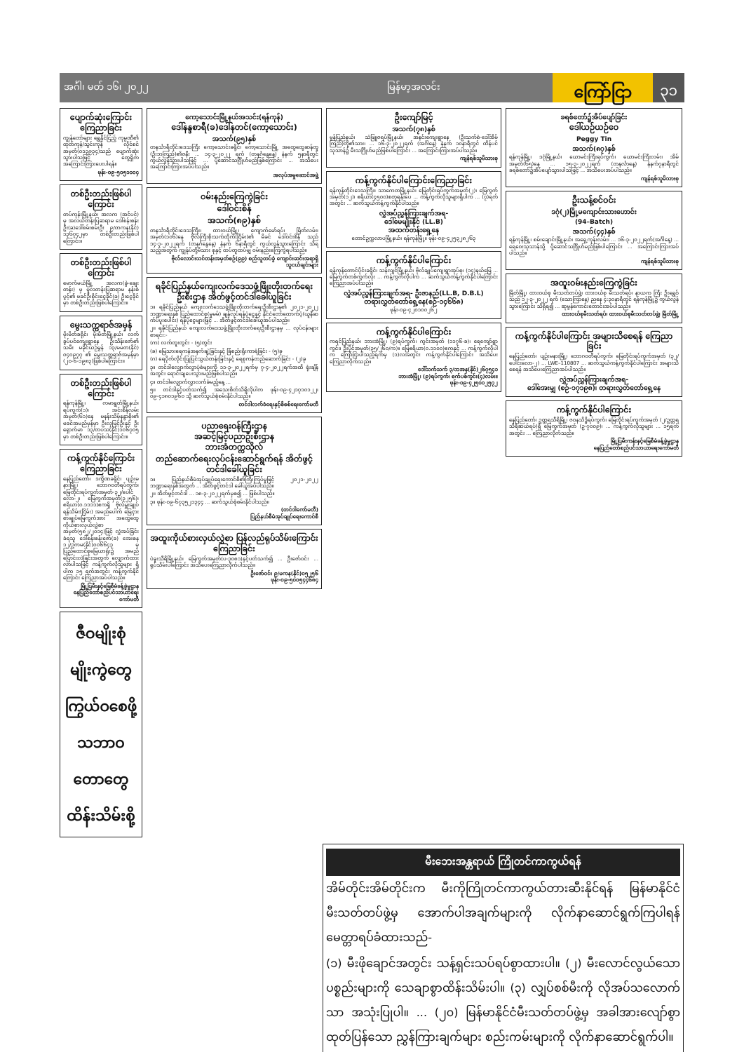အင်္ဂါ၊ မတ် ၁၆၊ ၂၀၂၂ မြန်မာ့အလင်း
ကြော်ငြာ ၃၁
ပျောက်ဆုံးကြောင်း ကြေညာခြင်း
ကျွန်တော်များ ရွှေနိုင်ငြည့် ကုမ္ပဏီ၏ ထုတ်ကုန်/သွင်းကုန် လိုင်စင် အမှတ်(၀၁၃၉၃၄)သည် ပျောက်ဆုံးသွားပါသဖြင့် တွေ့ရှိက အကြောင်းကြားပေးပါရန်။
ဖုန်း-၀၉-၅၀၅၁၀၀၄
တစ်ဦးတည်းဖြစ်ပါကြောင်း
တပ်ကုန်းမြို့နယ်၊ အလက (အင်ပင်) မှ အလယ်တန်းပြဆရာမ ဒေါ်စန်းစန်းဦး(ခ)ဒေါ်စမ်းစမ်းဦး ၉/တကန(နိုင်) ၁၃၆၇၄၂မှာ တစ်ဦးတည်းဖြစ်ပါကြောင်း။
တစ်ဦးတည်းဖြစ်ပါကြောင်း
မောက်မယ်မြို့ အလက(ခွဲ-ချေးတန်း) မှ မူလတန်းပြဆရာမ နန်းစံပွင့်၏ ဖခင်ဦးစိုင်းငွေခိုင်(ခ) ဦးငွေခိုင်မှာ တစ်ဦးတည်းဖြစ်ပါကြောင်း။
မွေးသက္ကရာဇ်အမှန်
မိုးမိတ်ခရိုင်၊ မိုးမိတ်မြို့နယ်၊ လက်ခွပ်ပင်ကျေးရွာနေ ဦးသိန်းဇော်၏ သမီး မခိုင်ယဉ်မွန် ၁၃/မမတ(နိုင်) ၀၄၀၉၇၇ ၏ မွေးသက္ကရာဇ်အမှန်မှာ (၂၀-၆-၁၉၈၃)ဖြစ်ပါကြောင်း။
တစ်ဦးတည်းဖြစ်ပါကြောင်း
ရန်ကုန်မြို့၊ ကမာရွတ်မြို့နယ်၊ ရပ်ကွက်(၁)၊ အင်းစိန်လမ်း အမှတ်(၆၁)နေ မနန်းသိမ့်နန္ဒာစိုး၏ ဖခင်အမည်မှန်မှာ ဦးလှမြင့်ဦးနှင့် ဦးရှောက်မာ ၁၃/တပသ(နိုင်)၁၀၆၇၀၅ မှာ တစ်ဦးတည်းဖြစ်ပါကြောင်း။
ကန့်ကွက်နိုင်ကြောင်း ကြေညာခြင်း
နေပြည်တော်၊ ဒက္ခိဏခရိုင်၊ ပျဉ်းမနားမြို့၊ ဘောဂဝတီရပ်ကွက်၊ မြေတိုင်းရပ်ကွက်အမှတ်-၃၂/ပေါင်လော-၂၊ မြေကွက်အမှတ်(၃၂၅၆)၊ ဧရိယာ(၀.၁၁၁၁)ဧကရှိ ဗိုလ်မှူးချုပ်ရန်သိမ်း(ငြိမ်း) အမည်ပေါက် မြေငှားစာချုပ်မြေကွက်အား အထွေထွေကိုယ်စားလှယ်လွှဲစာအမှတ်(၅၈၂/၂၀၁၄)ဖြင့် လွှဲအပ်ခြင်းခံရသူ ဒေါ်စန်းစန်းဇော်(ခ) အေးစန ၁၂/ဥကမ(နိုင်)၀၀၆၆၄၃ မှ ပြည်ထောင်စုမြေယာရုံး၌ အမည်ပြောင်းလဲခြင်းအတွက် လျှောက်ထားလာပါသဖြင့် ကန့်ကွက်လိုသူများ ရှိပါက ၁၅ ရက်အတွင်း ကန့်ကွက်နိုင်ကြောင်း ကြေညာအပ်ပါသည်။
မြို့ပြမီးနှင့်မြေစီမံခန့်ခွဲမှုဌာန နေပြည်တော်စည်ပင်သာယာရေးကော်မတီ
ဇီဝမျိုးစုံ
မျိုးကွဲတွေ
ကြွယ်ဝစေဖို့
သဘာဝ
တောတွေ
ထိန်းသိမ်းစို့
ကော့သောင်းမြို့နယ်အသင်း(ရန်ကုန်)
ဒေါ်နန္ဒစာရီ(ခ)ဒေါ်နတင်(ကော့သောင်း)
အသက်(၉၅)နှစ်
တနင်္သာရီတိုင်းဒေသကြီး ကော့သောင်းခရိုင်၊ ကော့သောင်းမြို့ အထွေထွေဆန်တူ (ဦးဘကြည်)၏ဇနီး ... ၁၄-၃-၂၀၂၂ ရက် (တနင်္ဂနွေနေ့) နံနက် ၅နာရီတွင် ကွယ်လွန်သွားပါသဖြင့် ... ပို့ဆောင်သင်္ဂြိုဟ်မည်ဖြစ်ကြောင်း ... အသိပေးအကြောင်းကြားအပ်ပါသည်။
အလုပ်အမှုဆောင်အဖွဲ့
ဝမ်းနည်းကြေကွဲခြင်း
ဒေါ်ဝင်းစိန်
အသက်(၈၉)နှစ်
တနင်္သာရီတိုင်းဒေသကြီး၊ ထားဝယ်မြို့၊ ကျောက်မော်ရပ်၊ မြိတ်လမ်း၊ အမှတ်(၁၀၆)နေ ဗိုလ်ကြီးစိုးသက်ထိုက်(ငြိမ်း)၏ မိခင် ဒေါ်ဝင်းစိန် သည် ၁၄-၃-၂၀၂၂ရက် (တနင်္ဂနွေနေ့) နံနက် ၆နာရီတွင် ကွယ်လွန်သွားကြောင်း သိရသည့်အတွက် ကျွန်ုပ်တို့မိသား စုနှင့် ထပ်တူထပ်မျှ ဝမ်းနည်းကြေကွဲရပါသည်။
ဗိုလ်လောင်းသင်တန်းအမှတ်စဉ်(၉၉) စည်သူတပ်ခွဲ ကျောင်းဆင်းအရာရှိသူငယ်ချင်းများ
ရခိုင်ပြည်နယ်ကျေးလက်ဒေသဖွံ့ဖြိုးတိုးတက်ရေးဦးစီးဌာန အိတ်ဖွင့်တင်ဒါခေါ်ယူခြင်း
၁။ ရခိုင်ပြည်နယ် ကျေးလက်ဒေသဖွံ့ဖြိုးတိုးတက်ရေးဦးစီးဌာန၏ ၂၀၂၁-၂၀၂၂ ဘဏ္ဍာရေးနှစ် ပြည်ထောင်စု(မူမမ်) ချန်လုပ်ရန်ပုံငွေနှင့် နိုင်ငံတော်ထောက်ပံ့(ယူနီဆက်ပ်ပူးပေါင်း) ရန်ပုံငွေများဖြင့် ... အိတ်ဖွင့်တင်ဒါခေါ်ယူအပ်ပါသည်။
၂။ ရခိုင်ပြည်နယ် ကျေးလက်ဒေသဖွံ့ဖြိုးတိုးတက်ရေးဦးစီးဌာနမှ ... လုပ်ငန်းများစာရင်း:-
(က) လက်တူးတွင်း - (၅)တွင်း
(ခ) မြေသားရေကန်အနက်ချဲ့ခြင်းနှင့် ခြံစည်းရိုးကာရံခြင်း - (၅)ခု
(ဂ) ရေပိုက်လိုင်းပြုပြင်သွယ်တန်းခြင်းနှင့် ရေစုကန်တည်ဆောက်ခြင်း - (၂)ခု
၃။ တင်ဒါလျှောက်လွှာပုံစံများကို ၁၁-၃-၂၀၂၂ရက်မှ ၇-၄-၂၀၂၂ရက်အထိ ရုံးချိန်အတွင်း ရောင်းချပေးသွားမည်ဖြစ်ပါသည်။
၄။ တင်ဒါလျှောက်လွှာလက်ခံမည့်နေ့ ...
၅။ တင်ဒါနှင့်ပတ်သက်၍ အသေးစိတ်သိရှိလိုပါက ဖုန်း-၀၉-၄၂၁၇၁၀၁၂၂၊ ၀၉-၄၁၈၀၁၉၆၀ သို့ ဆက်သွယ်စုံစမ်းနိုင်ပါသည်။
တင်ဒါလက်ခံရေးနှင့်စိစစ်ရေးကော်မတီ
ပညာရေးဝန်ကြီးဌာန
အဆင့်မြင့်ပညာဦးစီးဌာန
ဘားအံတက္ကသိုလ်
တည်ဆောက်ရေးလုပ်ငန်းဆောင်ရွက်ရန် အိတ်ဖွင့်တင်ဒါခေါ်ယူခြင်း
၁။ ပြည်နယ်စီမံအုပ်ချုပ်ရေးကောင်စီ၏ကြီးကြပ်မှုဖြင့် ၂၀၂၁-၂၀၂၂ ဘဏ္ဍာရေးနှစ်အတွက် ... အိတ်ဖွင့်တင်ဒါ ခေါ်ယူအပ်ပါသည်။
၂။ အိတ်ဖွင့်တင်ဒါ ... ၁၈-၃-၂၀၂၂ရက်မှစ၍ ... ဖြစ်ပါသည်။
၃။ ဖုန်း-၀၉-၆၇၃၅၂၁၃၄၄ ... ဆက်သွယ်စုံစမ်းနိုင်ပါသည်။
(တင်ဒါကော်မတီ)
ပြည်နယ်စီမံအုပ်ချုပ်ရေးကောင်စီ
အထူးကိုယ်စားလှယ်လွှဲစာ ပြန်လည်ရုပ်သိမ်းကြောင်းကြေညာခြင်း
ပဲခူးသီရိမြို့နယ်၊ မြေကွက်အမှတ်(ပ-၃၀၈၁)နှင့်ပတ်သက်၍ ... ဦးဇော်ဝင်း ... ရုပ်သိမ်းပါကြောင်း အသိပေးကြေညာလိုက်ပါသည်။
ဦးဇော်ဝင်း ၉/မကန(နိုင်)၀၅၂၅၆
ဖုန်း-၀၉-၅၀၀၅၄၄၆၈၄
ဦးကျော်မြင့်
အသက်(၇၈)နှစ်
မွန်ပြည်နယ်၊ သံဖြူဇရပ်မြို့နယ်၊ အနင်းကျေးရွာနေ (ဦးသက်စံ-ဒေါ်အိမ်ကြည်)တို့၏သား၊ ... ၁၆-၃-၂၀၂၂ရက် (အင်္ဂါနေ့) နံနက် ၁၀နာရီတွင် ထိန်ပင်သုသာန်၌ မီးသင်္ဂြိုဟ်မည်ဖြစ်ပါကြောင်း ... အကြောင်းကြားအပ်ပါသည်။
ကျန်ရစ်သူမိသားစု
ကန့်ကွက်နိုင်ပါကြောင်းကြေညာခြင်း
ရန်ကုန်တိုင်းဒေသကြီး၊ သာကေတမြို့နယ်၊ မြေတိုင်းရပ်ကွက်အမှတ်(၂)၊ မြေကွက်အမှတ်(၁၂)၊ ဧရိယာ(၄၅၀၀)စတုရန်းပေ ... ကန့်ကွက်လိုသူများရှိပါက ... (၇)ရက်အတွင်း ... ဆက်သွယ်ကန့်ကွက်နိုင်ပါသည်။
လွှဲအပ်ညွှန်ကြားချက်အရ-
ဒေါ်မေမျိုးနိုင် (LL.B)
အထက်တန်းရှေ့နေ
တောင်ဥက္ကလာပမြို့နယ်၊ ရန်ကုန်မြို့။ ဖုန်း-၀၉-၄၂၅၃၂၈၂၆၃
ကန့်ကွက်နိုင်ပါကြောင်း
ရန်ကုန်တောင်ပိုင်းခရိုင်၊ သန်လျင်မြို့နယ်၊ ဗိုလ်ချုပ်ကျေးရွာအုပ်စု၊ (၁၄)နယ်မြေ ... မြေကွက်တစ်ကွက်လုံး ... ကန့်ကွက်လိုပါက ... ဆက်သွယ်ကန့်ကွက်နိုင်ပါကြောင်း ကြေညာအပ်ပါသည်။
လွှဲအပ်ညွှန်ကြားချက်အရ- ဦးဇာနည်(LL.B, D.B.L)
တရားလွှတ်တော်ရှေ့နေ(စဉ်-၁၄၆၆၈)
ဖုန်း-၀၉-၄၂၀၁၀၀၂၆၂
ကန့်ကွက်နိုင်ပါကြောင်း
ကရင်ပြည်နယ်၊ ဘားအံမြို့၊ (၉)ရပ်ကွက်၊ ကွင်းအမှတ် (၁၁၇၆-ခ)၊ ရေကျော်ရွာကွင်း၊ ဦးပိုင်အမှတ်(၃၅/၂၆၀/က)။ မြေဧရိယာ(၀.၁၁၀၀)ဧကနှင့် ... ကန့်ကွက်လိုပါက ကြော်ငြာပါသည့်ရက်မှ (၁)လအတွင်း ကန့်ကွက်နိုင်ပါကြောင်း အသိပေးကြေညာလိုက်သည်။
ဒေါ်သက်သက် ၃/ဘအန(နိုင်)၂၆၇၅၄၁
ဘားအံမြို့၊ (၉)ရပ်ကွက်၊ စက်ပစ်ကွင်း(၄)လမ်း။
ဖုန်း-၀၉-၄၂၅၀၀၂၅၇၂
ခရစ်တော်၌အိပ်ပျော်ခြင်း
ဒေါ်ယဉ်ယဉ်ဝေ
Peggy Tin
အသက်(၈၇)နှစ်
ရန်ကုန်မြို့၊ ဒဂုံမြို့နယ်၊ ယောမင်းကြီးရပ်ကွက်၊ ယောမင်းကြီးလမ်း၊ အိမ်အမှတ်(၆၅)နေ ... ၁၅-၃-၂၀၂၂ရက် (တနင်္လာနေ့) နံနက်၇နာရီတွင် ခရစ်တော်၌အိပ်ပျော်သွားပါသဖြင့် ... အသိပေးအပ်ပါသည်။
ကျန်ရစ်သူမိသားစု
ဦးသန့်စင်ဝင်း
ဒဂုံ(၂)မြို့မကျောင်းသားဟောင်း
(94–Batch)
အသက်(၄၄)နှစ်
ရန်ကုန်မြို့၊ စမ်းချောင်းမြို့နယ်၊ အရှေ့ကုန်းလမ်း၊ ... ၁၆-၃-၂၀၂၂ရက်(အင်္ဂါနေ့) ... ရေဝေးသုသာန်သို့ ပို့ဆောင်သင်္ဂြိုဟ်မည်ဖြစ်ပါကြောင်း ... အကြောင်းကြားအပ်ပါသည်။
ကျန်ရစ်သူမိသားစု
အထူးဝမ်းနည်းကြေကွဲခြင်း
မြိတ်မြို့၊ ထားဝယ်စု မီးသတ်တပ်ဖွဲ့၊ ထားဝယ်စု မီးသတ်ရပ်၊ နာယက ကြီး ဦးရွှေဝ်သည် ၁၂-၃-၂၀၂၂ ရက် (သောကြာနေ့) ညနေ ၄:၃၀နာရီတွင် ရန်ကုန်မြို့၌ ကွယ်လွန်သွားကြောင်း သိရှိရ၍ ... ဆုမွန်ကောင်းတောင်းအပ်ပါသည်။
ထားဝယ်စုမီးသတ်ရပ်၊ ထားဝယ်စုမီးသတ်တပ်ဖွဲ့၊ မြိတ်မြို့
ကန့်ကွက်နိုင်ပါကြောင်း အများသိစေရန် ကြေညာခြင်း
နေပြည်တော်၊ ပျဉ်းမနားမြို့၊ ဘောဂဝတီရပ်ကွက်၊ မြေတိုင်းရပ်ကွက်အမှတ် (၃၂/ပေါင်းလော-၂) ... LWE–110807 ... ဆက်သွယ်ကန့်ကွက်နိုင်ပါကြောင်း အများသိစေရန် အသိပေးကြေညာအပ်ပါသည်။
လွှဲအပ်ညွှန်ကြားချက်အရ-
ဒေါ်အေးမျှ (စဉ်-၁၇၁၉၈)၊ တရားလွှတ်တော်ရှေ့နေ
ကန့်ကွက်နိုင်ပါကြောင်း
နေပြည်တော်၊ ဥတ္တရသီရိမြို့၊ ဇဝနသိဒ္ဓိရပ်ကွက်၊ မြေတိုင်းရပ်ကွက်အမှတ် (၂/ဥတ္တရသီရိဆယ်ရပ်)ရှိ မြေကွက်အမှတ် (ဥ-၇၀၀၉)၊ ... ကန့်ကွက်လိုသူများ ... ၁၅ရက်အတွင်း ... ကြေညာလိုက်သည်။
မြို့ပြမီးကန်းနှင့်မြေစီမံခန့်ခွဲမှုဌာန
နေပြည်တော်စည်ပင်သာယာရေးကော်မတီ
မီးဘေးအန္တရာယ် ကြိုတင်ကာကွယ်ရန်
အိမ်တိုင်းအိမ်တိုင်းက မီးကိုကြိုတင်ကာကွယ်တားဆီးနိုင်ရန် မြန်မာနိုင်ငံ မီးသတ်တပ်ဖွဲ့မှ အောက်ပါအချက်များကို လိုက်နာဆောင်ရွက်ကြပါရန် မေတ္တာရပ်ခံထားသည်-
(၁) မီးဖိုချောင်အတွင်း သန့်ရှင်းသပ်ရပ်စွာထားပါ။ (၂) မီးလောင်လွယ်သော ပစ္စည်းများကို သေချာစွာထိန်းသိမ်းပါ။ (၃) လျှပ်စစ်မီးကို လိုအပ်သလောက်သာ အသုံးပြုပါ။ ... (၂၀) မြန်မာနိုင်ငံမီးသတ်တပ်ဖွဲ့မှ အခါအားလျော်စွာ ထုတ်ပြန်သော ညွှန်ကြားချက်များ စည်းကမ်းများကို လိုက်နာဆောင်ရွက်ပါ။